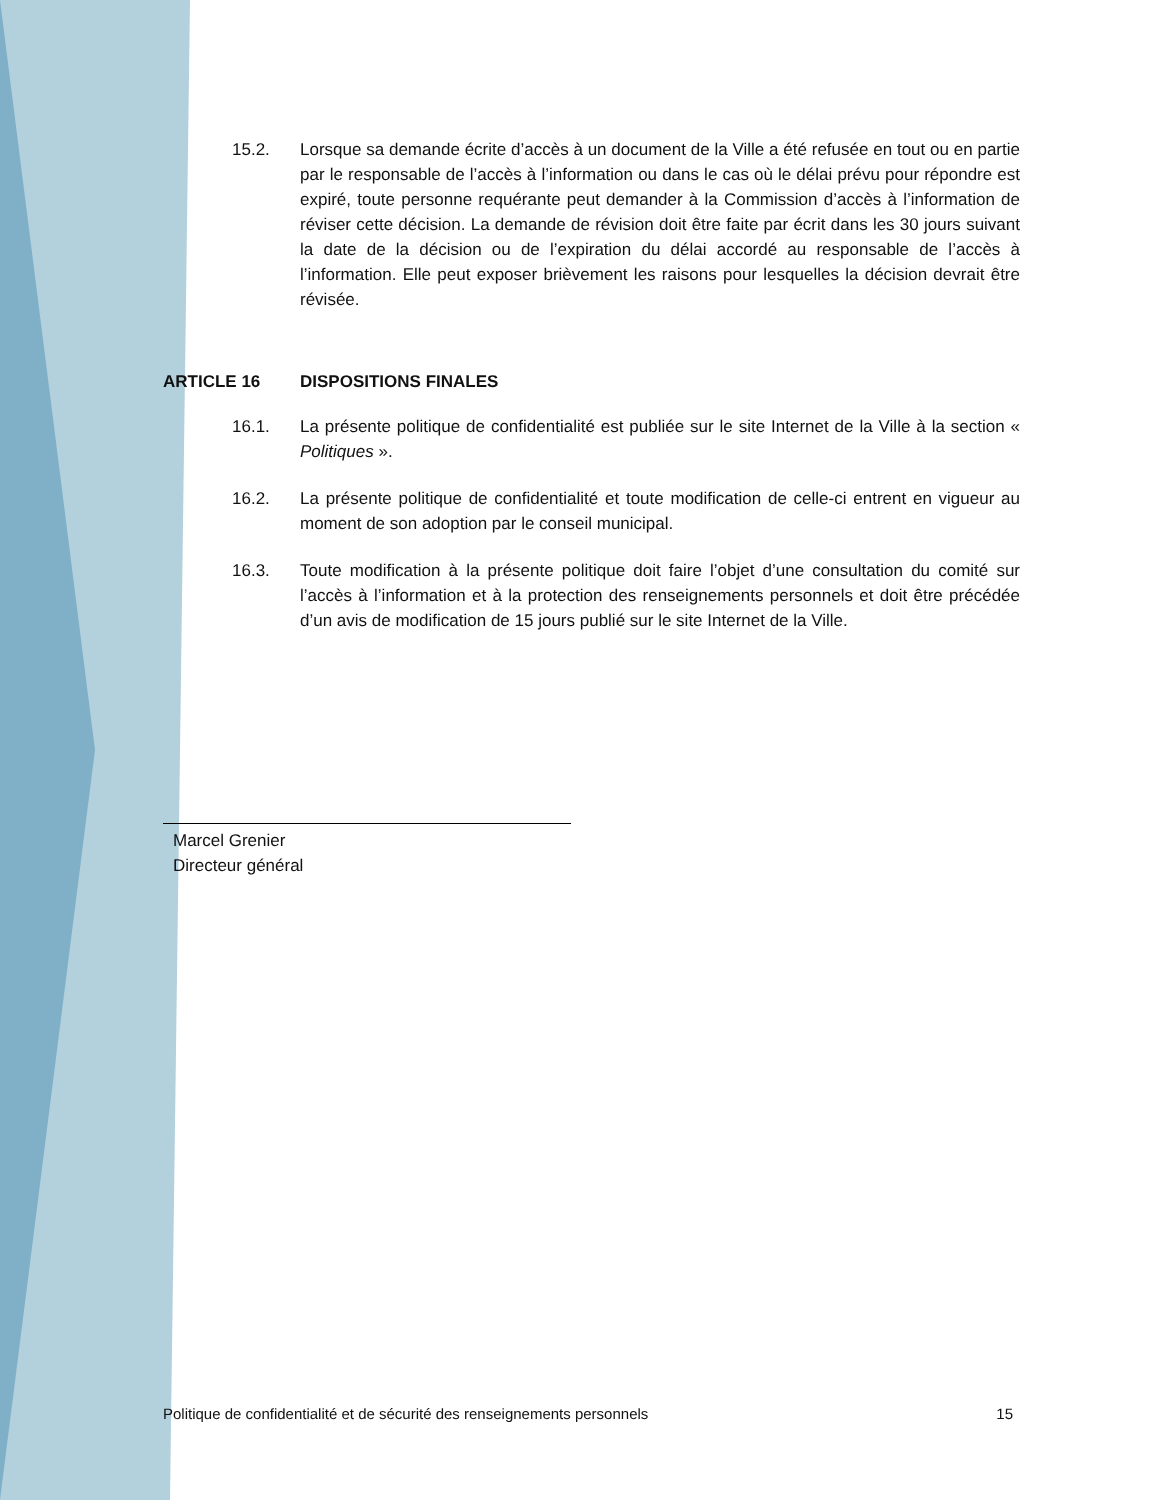15.2. Lorsque sa demande écrite d’accès à un document de la Ville a été refusée en tout ou en partie par le responsable de l’accès à l’information ou dans le cas où le délai prévu pour répondre est expiré, toute personne requérante peut demander à la Commission d’accès à l’information de réviser cette décision. La demande de révision doit être faite par écrit dans les 30 jours suivant la date de la décision ou de l’expiration du délai accordé au responsable de l’accès à l’information. Elle peut exposer brièvement les raisons pour lesquelles la décision devrait être révisée.
ARTICLE 16 DISPOSITIONS FINALES
16.1. La présente politique de confidentialité est publiée sur le site Internet de la Ville à la section « Politiques ».
16.2. La présente politique de confidentialité et toute modification de celle-ci entrent en vigueur au moment de son adoption par le conseil municipal.
16.3. Toute modification à la présente politique doit faire l’objet d’une consultation du comité sur l’accès à l’information et à la protection des renseignements personnels et doit être précédée d’un avis de modification de 15 jours publié sur le site Internet de la Ville.
Marcel Grenier
Directeur général
Politique de confidentialité et de sécurité des renseignements personnels 15